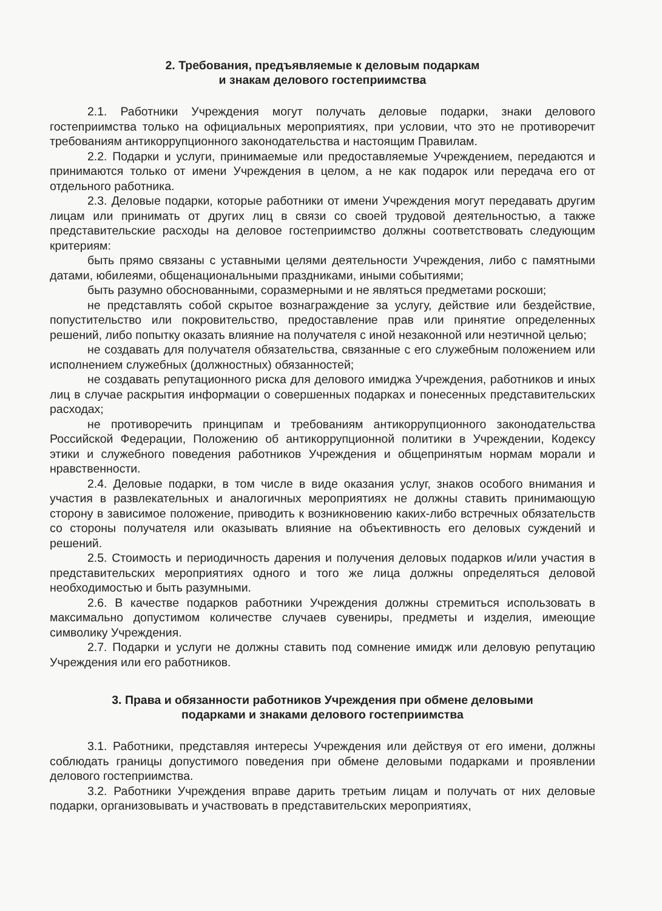2. Требования, предъявляемые к деловым подаркам
и знакам делового гостеприимства
2.1. Работники Учреждения могут получать деловые подарки, знаки делового гостеприимства только на официальных мероприятиях, при условии, что это не противоречит требованиям антикоррупционного законодательства и настоящим Правилам.
2.2. Подарки и услуги, принимаемые или предоставляемые Учреждением, передаются и принимаются только от имени Учреждения в целом, а не как подарок или передача его от отдельного работника.
2.3. Деловые подарки, которые работники от имени Учреждения могут передавать другим лицам или принимать от других лиц в связи со своей трудовой деятельностью, а также представительские расходы на деловое гостеприимство должны соответствовать следующим критериям:
быть прямо связаны с уставными целями деятельности Учреждения, либо с памятными датами, юбилеями, общенациональными праздниками, иными событиями;
быть разумно обоснованными, соразмерными и не являться предметами роскоши;
не представлять собой скрытое вознаграждение за услугу, действие или бездействие, попустительство или покровительство, предоставление прав или принятие определенных решений, либо попытку оказать влияние на получателя с иной незаконной или неэтичной целью;
не создавать для получателя обязательства, связанные с его служебным положением или исполнением служебных (должностных) обязанностей;
не создавать репутационного риска для делового имиджа Учреждения, работников и иных лиц в случае раскрытия информации о совершенных подарках и понесенных представительских расходах;
не противоречить принципам и требованиям антикоррупционного законодательства Российской Федерации, Положению об антикоррупционной политики в Учреждении, Кодексу этики и служебного поведения работников Учреждения и общепринятым нормам морали и нравственности.
2.4. Деловые подарки, в том числе в виде оказания услуг, знаков особого внимания и участия в развлекательных и аналогичных мероприятиях не должны ставить принимающую сторону в зависимое положение, приводить к возникновению каких-либо встречных обязательств со стороны получателя или оказывать влияние на объективность его деловых суждений и решений.
2.5. Стоимость и периодичность дарения и получения деловых подарков и/или участия в представительских мероприятиях одного и того же лица должны определяться деловой необходимостью и быть разумными.
2.6. В качестве подарков работники Учреждения должны стремиться использовать в максимально допустимом количестве случаев сувениры, предметы и изделия, имеющие символику Учреждения.
2.7. Подарки и услуги не должны ставить под сомнение имидж или деловую репутацию Учреждения или его работников.
3. Права и обязанности работников Учреждения при обмене деловыми
подарками и знаками делового гостеприимства
3.1. Работники, представляя интересы Учреждения или действуя от его имени, должны соблюдать границы допустимого поведения при обмене деловыми подарками и проявлении делового гостеприимства.
3.2. Работники Учреждения вправе дарить третьим лицам и получать от них деловые подарки, организовывать и участвовать в представительских мероприятиях,